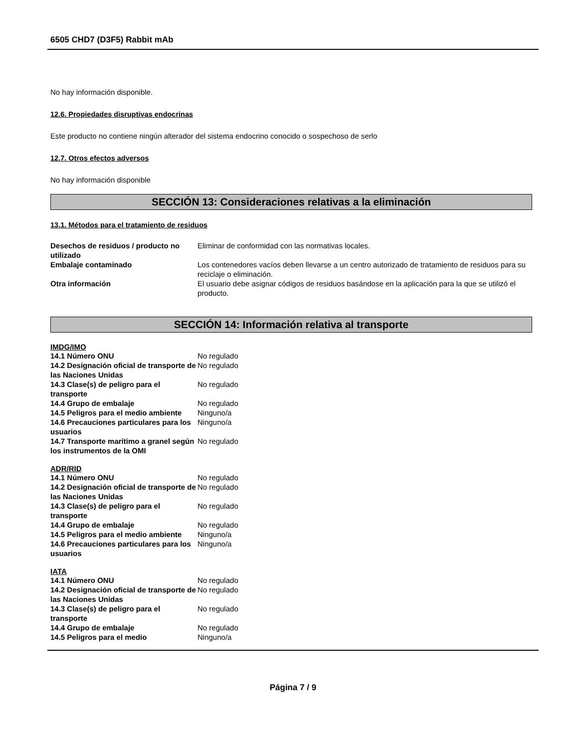6505 CHD7 (D3F5) Rabbit mAb
No hay información disponible.
12.6. Propiedades disruptivas endocrinas
Este producto no contiene ningún alterador del sistema endocrino conocido o sospechoso de serlo
12.7. Otros efectos adversos
No hay información disponible
SECCIÓN 13: Consideraciones relativas a la eliminación
13.1. Métodos para el tratamiento de residuos
| Desechos de residuos / producto no utilizado | Eliminar de conformidad con las normativas locales. |
| Embalaje contaminado | Los contenedores vacíos deben llevarse a un centro autorizado de tratamiento de residuos para su reciclaje o eliminación. |
| Otra información | El usuario debe asignar códigos de residuos basándose en la aplicación para la que se utilizó el producto. |
SECCIÓN 14: Información relativa al transporte
IMDG/IMO
| 14.1 Número ONU | No regulado |
| 14.2 Designación oficial de transporte de las Naciones Unidas | No regulado |
| 14.3 Clase(s) de peligro para el transporte | No regulado |
| 14.4 Grupo de embalaje | No regulado |
| 14.5 Peligros para el medio ambiente | Ninguno/a |
| 14.6 Precauciones particulares para los usuarios | Ninguno/a |
| 14.7 Transporte marítimo a granel según los instrumentos de la OMI | No regulado |
ADR/RID
| 14.1 Número ONU | No regulado |
| 14.2 Designación oficial de transporte de las Naciones Unidas | No regulado |
| 14.3 Clase(s) de peligro para el transporte | No regulado |
| 14.4 Grupo de embalaje | No regulado |
| 14.5 Peligros para el medio ambiente | Ninguno/a |
| 14.6 Precauciones particulares para los usuarios | Ninguno/a |
IATA
| 14.1 Número ONU | No regulado |
| 14.2 Designación oficial de transporte de las Naciones Unidas | No regulado |
| 14.3 Clase(s) de peligro para el transporte | No regulado |
| 14.4 Grupo de embalaje | No regulado |
| 14.5 Peligros para el medio | Ninguno/a |
Página 7 / 9